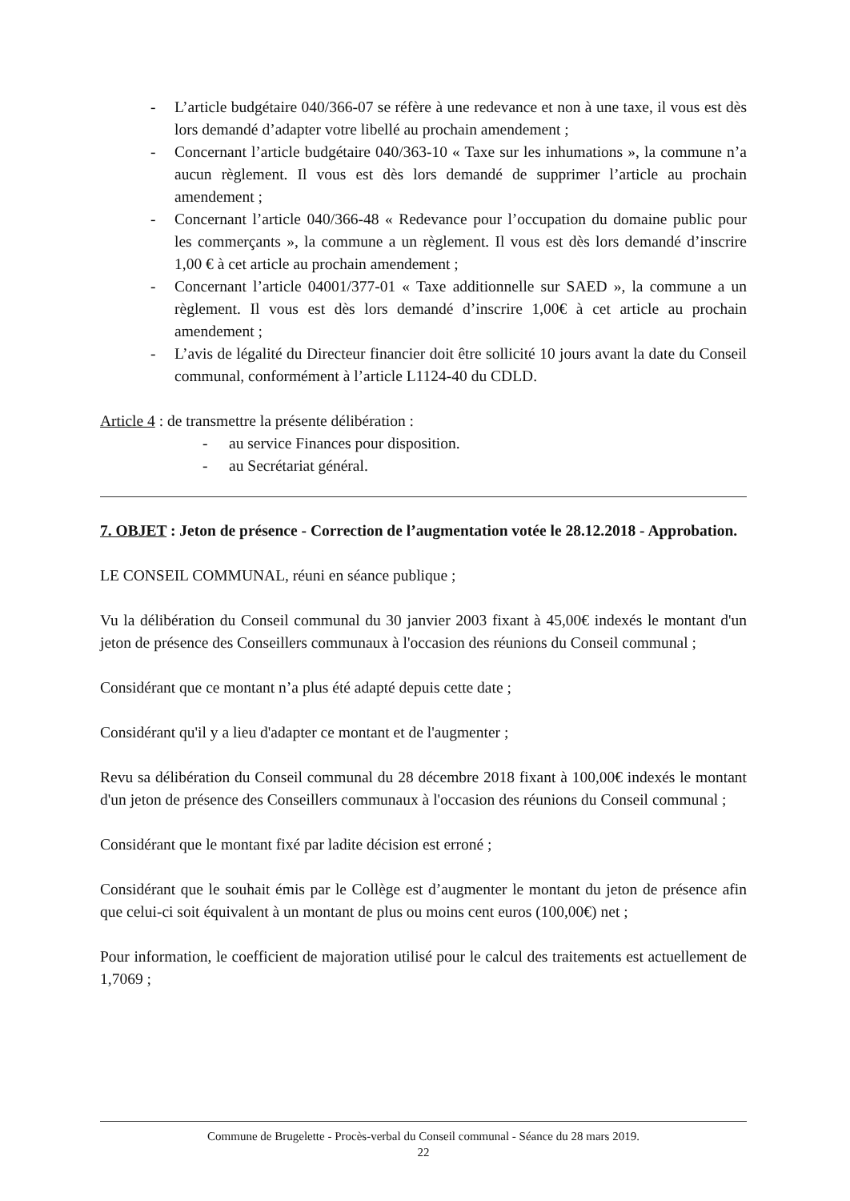- L’article budgétaire 040/366-07 se réfère à une redevance et non à une taxe, il vous est dès lors demandé d’adapter votre libellé au prochain amendement ;
- Concernant l’article budgétaire 040/363-10 « Taxe sur les inhumations », la commune n’a aucun règlement. Il vous est dès lors demandé de supprimer l’article au prochain amendement ;
- Concernant l’article 040/366-48 « Redevance pour l’occupation du domaine public pour les commerçants », la commune a un règlement. Il vous est dès lors demandé d’inscrire 1,00 € à cet article au prochain amendement ;
- Concernant l’article 04001/377-01 « Taxe additionnelle sur SAED », la commune a un règlement. Il vous est dès lors demandé d’inscrire 1,00€ à cet article au prochain amendement ;
- L’avis de légalité du Directeur financier doit être sollicité 10 jours avant la date du Conseil communal, conformément à l’article L1124-40 du CDLD.
Article 4 : de transmettre la présente délibération :
- au service Finances pour disposition.
- au Secrétariat général.
7. OBJET : Jeton de présence - Correction de l’augmentation votée le 28.12.2018 - Approbation.
LE CONSEIL COMMUNAL, réuni en séance publique ;
Vu la délibération du Conseil communal du 30 janvier 2003 fixant à 45,00€ indexés le montant d'un jeton de présence des Conseillers communaux à l'occasion des réunions du Conseil communal ;
Considérant que ce montant n’a plus été adapté depuis cette date ;
Considérant qu'il y a lieu d'adapter ce montant et de l'augmenter ;
Revu sa délibération du Conseil communal du 28 décembre 2018 fixant à 100,00€ indexés le montant d'un jeton de présence des Conseillers communaux à l'occasion des réunions du Conseil communal ;
Considérant que le montant fixé par ladite décision est erroné ;
Considérant que le souhait émis par le Collège est d’augmenter le montant du jeton de présence afin que celui-ci soit équivalent à un montant de plus ou moins cent euros (100,00€) net ;
Pour information, le coefficient de majoration utilisé pour le calcul des traitements est actuellement de 1,7069 ;
Commune de Brugelette - Procès-verbal du Conseil communal - Séance du 28 mars 2019.
22